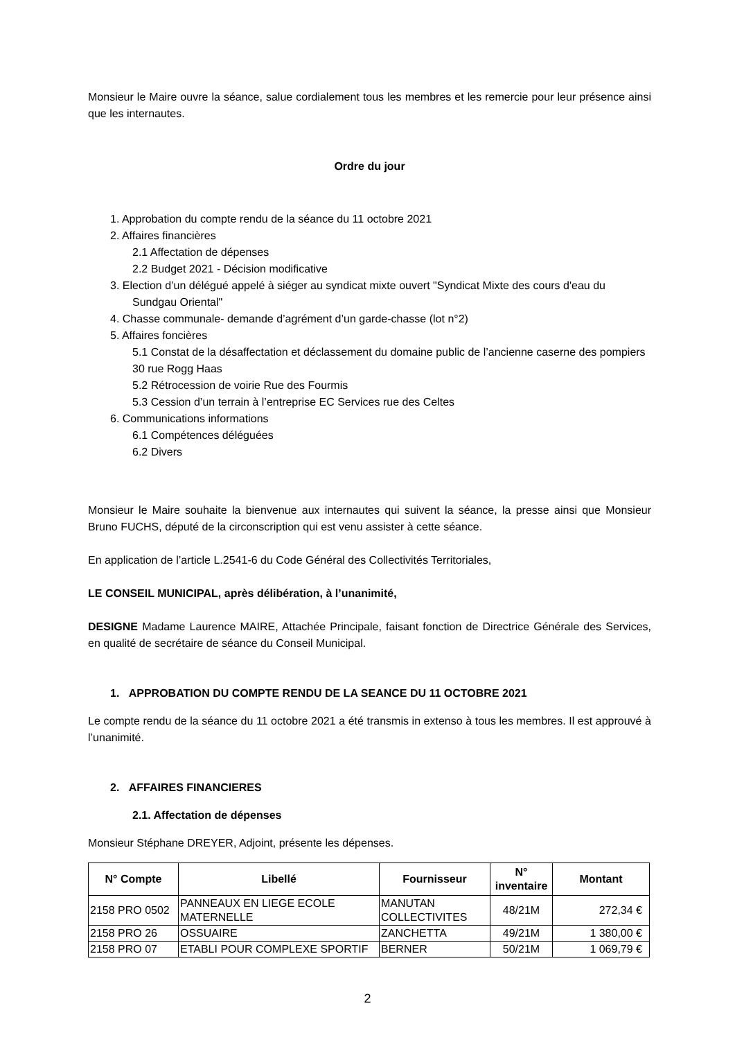Monsieur le Maire ouvre la séance, salue cordialement tous les membres et les remercie pour leur présence ainsi que les internautes.
Ordre du jour
1. Approbation du compte rendu de la séance du 11 octobre 2021
2. Affaires financières
2.1 Affectation de dépenses
2.2 Budget 2021 - Décision modificative
3. Election d’un délégué appelé à siéger au syndicat mixte ouvert "Syndicat Mixte des cours d'eau du Sundgau Oriental"
4. Chasse communale- demande d’agrément d’un garde-chasse (lot n°2)
5. Affaires foncières
5.1 Constat de la désaffectation et déclassement du domaine public de l’ancienne caserne des pompiers 30 rue Rogg Haas
5.2 Rétrocession de voirie Rue des Fourmis
5.3 Cession d’un terrain à l’entreprise EC Services rue des Celtes
6. Communications informations
6.1 Compétences déléguées
6.2 Divers
Monsieur le Maire souhaite la bienvenue aux internautes qui suivent la séance, la presse ainsi que Monsieur Bruno FUCHS, député de la circonscription qui est venu assister à cette séance.
En application de l’article L.2541-6 du Code Général des Collectivités Territoriales,
LE CONSEIL MUNICIPAL, après délibération, à l’unanimité,
DESIGNE Madame Laurence MAIRE, Attachée Principale, faisant fonction de Directrice Générale des Services, en qualité de secrétaire de séance du Conseil Municipal.
1. APPROBATION DU COMPTE RENDU DE LA SEANCE DU 11 OCTOBRE 2021
Le compte rendu de la séance du 11 octobre 2021 a été transmis in extenso à tous les membres. Il est approuvé à l’unanimité.
2. AFFAIRES FINANCIERES
2.1. Affectation de dépenses
Monsieur Stéphane DREYER, Adjoint, présente les dépenses.
| N° Compte | Libellé | Fournisseur | N° inventaire | Montant |
| --- | --- | --- | --- | --- |
| 2158 PRO 0502 | PANNEAUX EN LIEGE ECOLE MATERNELLE | MANUTAN COLLECTIVITES | 48/21M | 272,34 € |
| 2158 PRO 26 | OSSUAIRE | ZANCHETTA | 49/21M | 1 380,00 € |
| 2158 PRO 07 | ETABLI POUR COMPLEXE SPORTIF | BERNER | 50/21M | 1 069,79 € |
2